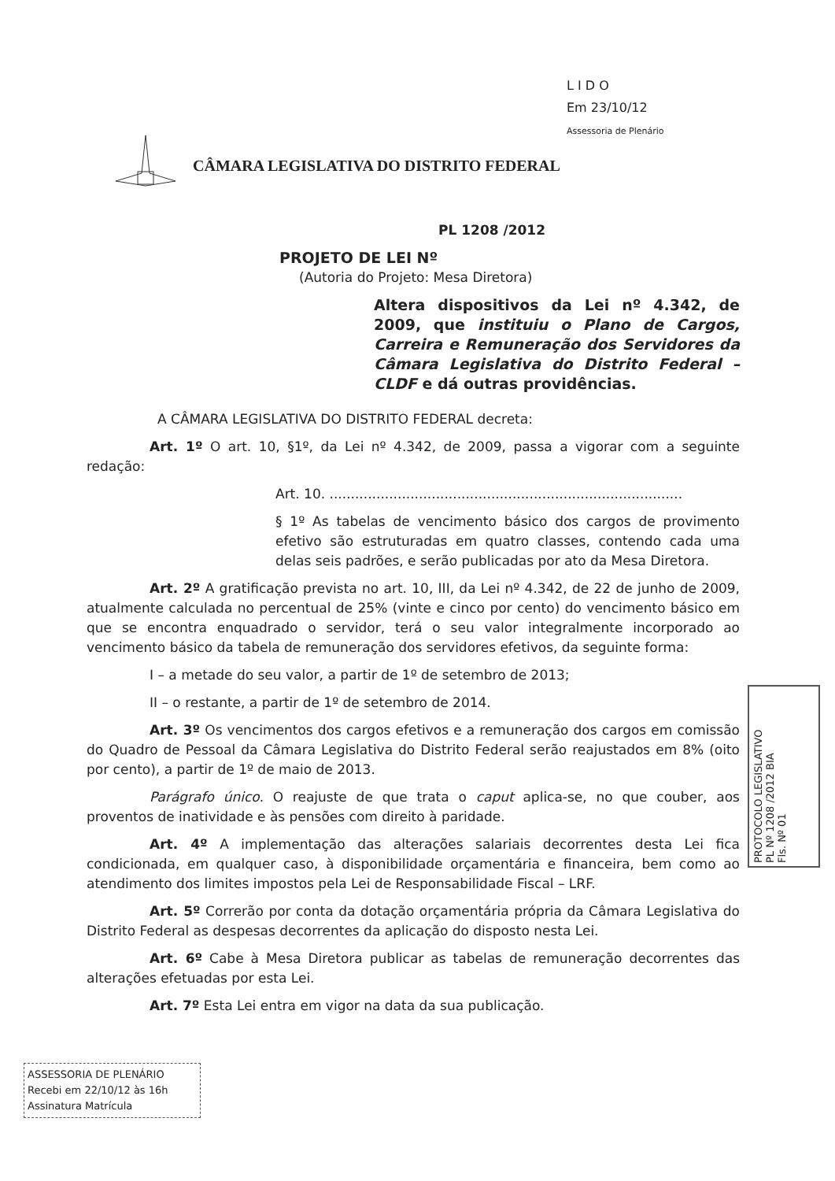L I D O
Em 23/10/12
Assessoria de Plenário
CÂMARA LEGISLATIVA DO DISTRITO FEDERAL
PL 1208 /2012
PROJETO DE LEI Nº
(Autoria do Projeto: Mesa Diretora)
Altera dispositivos da Lei nº 4.342, de 2009, que instituiu o Plano de Cargos, Carreira e Remuneração dos Servidores da Câmara Legislativa do Distrito Federal – CLDF e dá outras providências.
A CÂMARA LEGISLATIVA DO DISTRITO FEDERAL decreta:
Art. 1º O art. 10, §1º, da Lei nº 4.342, de 2009, passa a vigorar com a seguinte redação:
Art. 10. ...................................................................................
§ 1º As tabelas de vencimento básico dos cargos de provimento efetivo são estruturadas em quatro classes, contendo cada uma delas seis padrões, e serão publicadas por ato da Mesa Diretora.
Art. 2º A gratificação prevista no art. 10, III, da Lei nº 4.342, de 22 de junho de 2009, atualmente calculada no percentual de 25% (vinte e cinco por cento) do vencimento básico em que se encontra enquadrado o servidor, terá o seu valor integralmente incorporado ao vencimento básico da tabela de remuneração dos servidores efetivos, da seguinte forma:
I – a metade do seu valor, a partir de 1º de setembro de 2013;
II – o restante, a partir de 1º de setembro de 2014.
Art. 3º Os vencimentos dos cargos efetivos e a remuneração dos cargos em comissão do Quadro de Pessoal da Câmara Legislativa do Distrito Federal serão reajustados em 8% (oito por cento), a partir de 1º de maio de 2013.
Parágrafo único. O reajuste de que trata o caput aplica-se, no que couber, aos proventos de inatividade e às pensões com direito à paridade.
Art. 4º A implementação das alterações salariais decorrentes desta Lei fica condicionada, em qualquer caso, à disponibilidade orçamentária e financeira, bem como ao atendimento dos limites impostos pela Lei de Responsabilidade Fiscal – LRF.
Art. 5º Correrão por conta da dotação orçamentária própria da Câmara Legislativa do Distrito Federal as despesas decorrentes da aplicação do disposto nesta Lei.
Art. 6º Cabe à Mesa Diretora publicar as tabelas de remuneração decorrentes das alterações efetuadas por esta Lei.
Art. 7º Esta Lei entra em vigor na data da sua publicação.
PROTOCOLO LEGISLATIVO
PL Nº 1208 /2012 BIA
Fls. Nº 01
ASSESSORIA DE PLENÁRIO
Recebi em 22/10/12 às 16h
Assinatura Matrícula